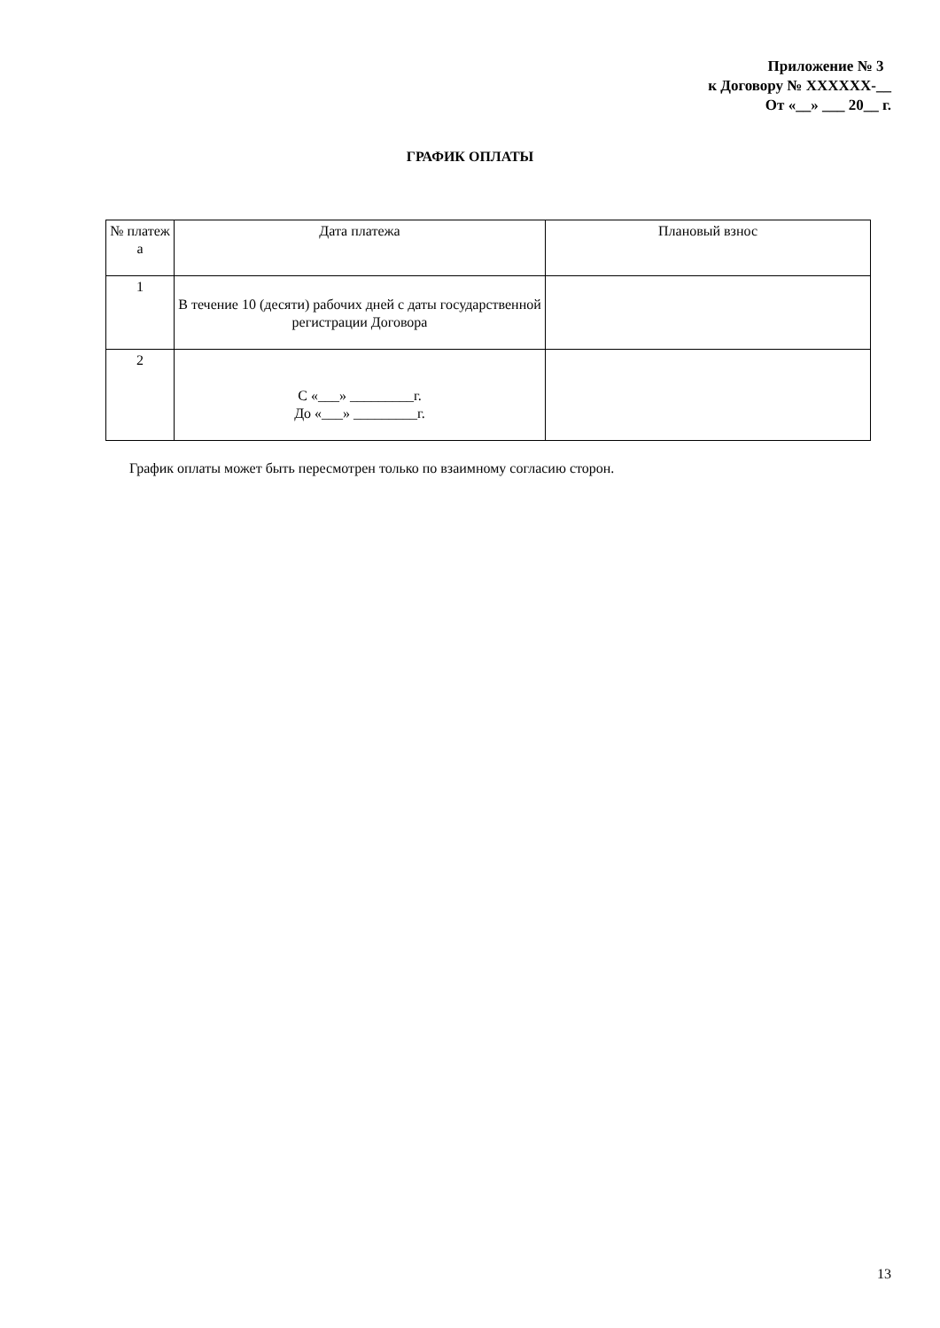Приложение № 3
к Договору № XXXXXX-__
От «__» ___ 20__ г.
ГРАФИК ОПЛАТЫ
| № платеж а | Дата платежа | Плановый взнос |
| --- | --- | --- |
| 1 | В течение 10 (десяти) рабочих дней с даты государственной регистрации Договора | |
| 2 | С «___» _________г. До «___» _________г. | |
График оплаты может быть пересмотрен только по взаимному согласию сторон.
13